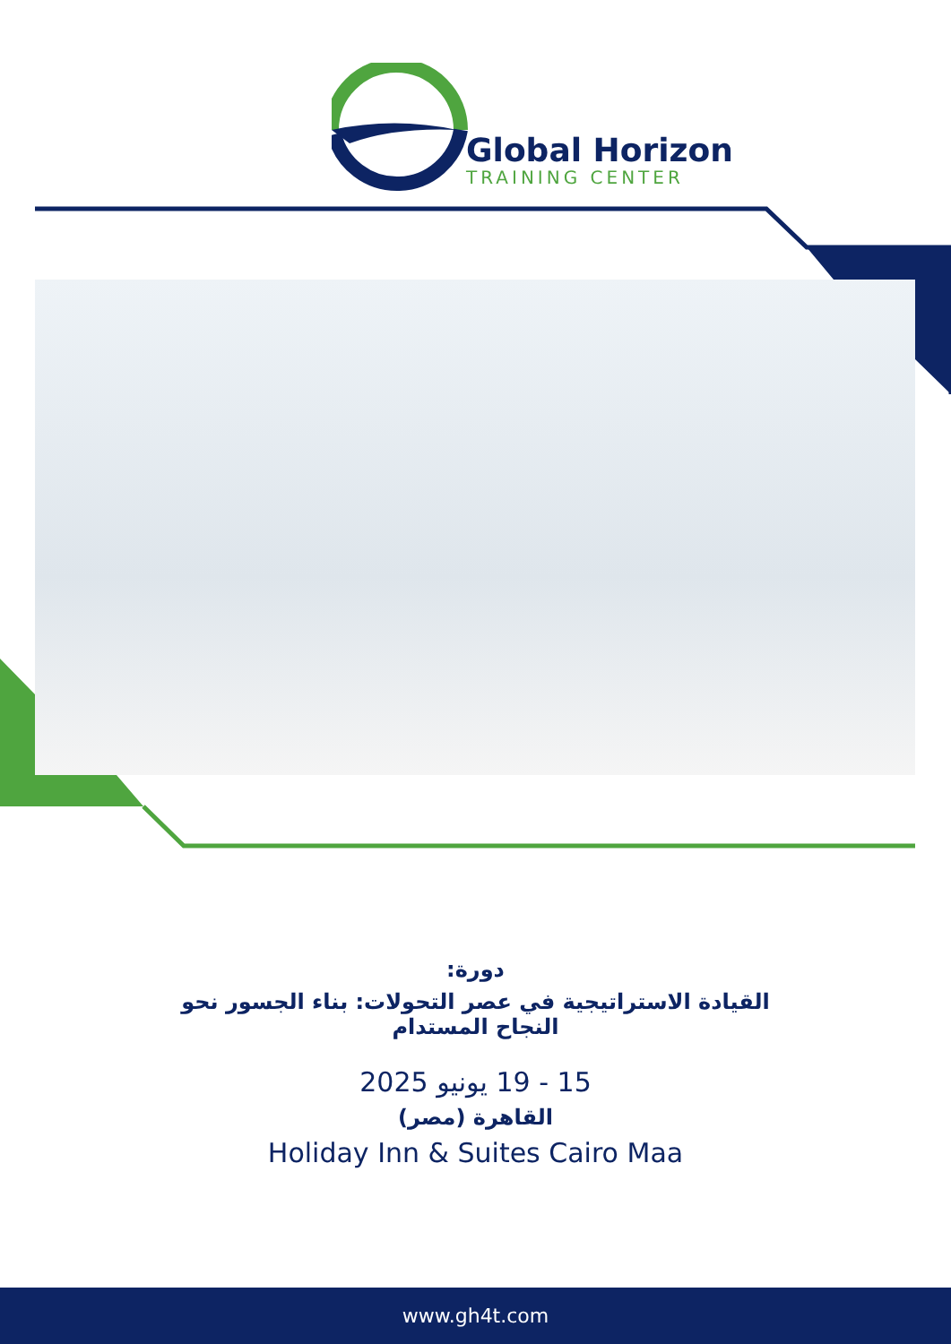Global Horizon
TRAINING CENTER
دورة:
القيادة الاستراتيجية في عصر التحولات: بناء الجسور نحو
النجاح المستدام
15 - 19 يونيو 2025
القاهرة (مصر)
Holiday Inn & Suites Cairo Maa
www.gh4t.com